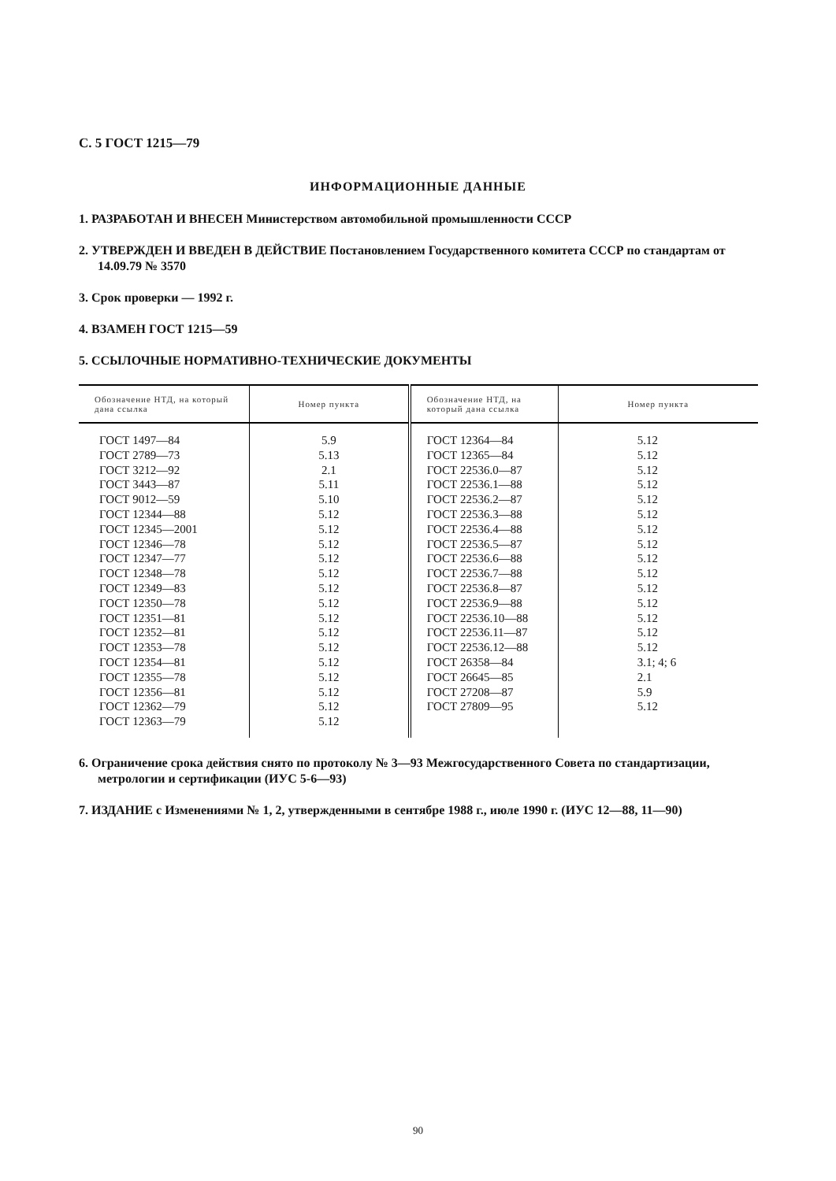С. 5 ГОСТ 1215—79
ИНФОРМАЦИОННЫЕ ДАННЫЕ
1. РАЗРАБОТАН И ВНЕСЕН Министерством автомобильной промышленности СССР
2. УТВЕРЖДЕН И ВВЕДЕН В ДЕЙСТВИЕ Постановлением Государственного комитета СССР по стандартам от 14.09.79 № 3570
3. Срок проверки — 1992 г.
4. ВЗАМЕН ГОСТ 1215—59
5. ССЫЛОЧНЫЕ НОРМАТИВНО-ТЕХНИЧЕСКИЕ ДОКУМЕНТЫ
| Обозначение НТД, на который дана ссылка | Номер пункта | Обозначение НТД, на который дана ссылка | Номер пункта |
| --- | --- | --- | --- |
| ГОСТ 1497—84 ГОСТ 2789—73 ГОСТ 3212—92 ГОСТ 3443—87 ГОСТ 9012—59 ГОСТ 12344—88 ГОСТ 12345—2001 ГОСТ 12346—78 ГОСТ 12347—77 ГОСТ 12348—78 ГОСТ 12349—83 ГОСТ 12350—78 ГОСТ 12351—81 ГОСТ 12352—81 ГОСТ 12353—78 ГОСТ 12354—81 ГОСТ 12355—78 ГОСТ 12356—81 ГОСТ 12362—79 ГОСТ 12363—79 | 5.9 5.13 2.1 5.11 5.10 5.12 5.12 5.12 5.12 5.12 5.12 5.12 5.12 5.12 5.12 5.12 5.12 5.12 5.12 5.12 | ГОСТ 12364—84 ГОСТ 12365—84 ГОСТ 22536.0—87 ГОСТ 22536.1—88 ГОСТ 22536.2—87 ГОСТ 22536.3—88 ГОСТ 22536.4—88 ГОСТ 22536.5—87 ГОСТ 22536.6—88 ГОСТ 22536.7—88 ГОСТ 22536.8—87 ГОСТ 22536.9—88 ГОСТ 22536.10—88 ГОСТ 22536.11—87 ГОСТ 22536.12—88 ГОСТ 26358—84 ГОСТ 26645—85 ГОСТ 27208—87 ГОСТ 27809—95 | 5.12 5.12 5.12 5.12 5.12 5.12 5.12 5.12 5.12 5.12 5.12 5.12 5.12 5.12 5.12 3.1; 4; 6 2.1 5.9 5.12 |
6. Ограничение срока действия снято по протоколу № 3—93 Межгосударственного Совета по стандартизации, метрологии и сертификации (ИУС 5-6—93)
7. ИЗДАНИЕ с Изменениями № 1, 2, утвержденными в сентябре 1988 г., июле 1990 г. (ИУС 12—88, 11—90)
90